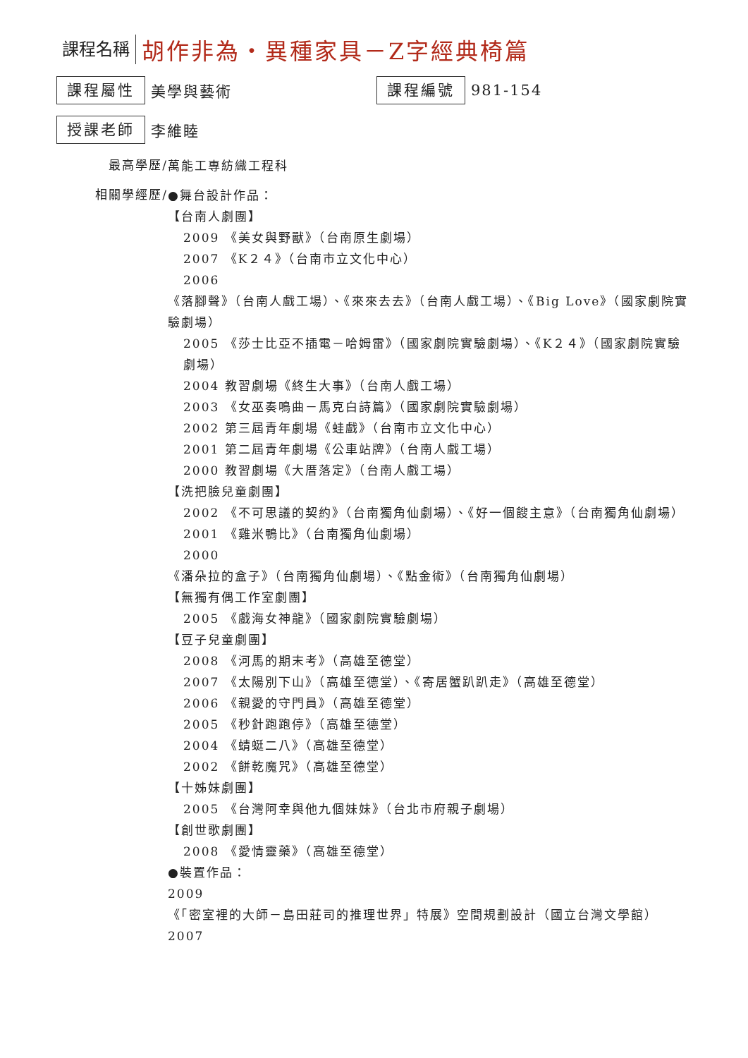課程名稱 胡作非為‧異種家具－Z字經典椅篇
課程屬性 美學與藝術 課程編號 981-154
授課老師 李維睦
最高學歷/
萬能工專紡織工程科
相關學經歷/
●舞台設計作品：
【台南人劇團】
2009 《美女與野獸》（台南原生劇場）
2007 《K２４》（台南市立文化中心）
2006
《落腳聲》（台南人戲工場）、《來來去去》（台南人戲工場）、《Big Love》（國家劇院實驗劇場）
2005 《莎士比亞不插電－哈姆雷》（國家劇院實驗劇場）、《K２４》（國家劇院實驗劇場）
2004 教習劇場《終生大事》（台南人戲工場）
2003 《女巫奏鳴曲－馬克白詩篇》（國家劇院實驗劇場）
2002 第三屆青年劇場《蛙戲》（台南市立文化中心）
2001 第二屆青年劇場《公車站牌》（台南人戲工場）
2000 教習劇場《大厝落定》（台南人戲工場）
【洗把臉兒童劇團】
2002 《不可思議的契約》（台南獨角仙劇場）、《好一個餿主意》（台南獨角仙劇場）
2001 《雞米鴨比》（台南獨角仙劇場）
2000
《潘朵拉的盒子》（台南獨角仙劇場）、《點金術》（台南獨角仙劇場）
【無獨有偶工作室劇團】
2005 《戲海女神龍》（國家劇院實驗劇場）
【豆子兒童劇團】
2008 《河馬的期末考》（高雄至德堂）
2007 《太陽別下山》（高雄至德堂）、《寄居蟹趴趴走》（高雄至德堂）
2006 《親愛的守門員》（高雄至德堂）
2005 《秒針跑跑停》（高雄至德堂）
2004 《蜻蜓二八》（高雄至德堂）
2002 《餅乾魔咒》（高雄至德堂）
【十姊妹劇團】
2005 《台灣阿幸與他九個妹妹》（台北市府親子劇場）
【創世歌劇團】
2008 《愛情靈藥》（高雄至德堂）
●裝置作品：
2009
《「密室裡的大師－島田莊司的推理世界」特展》空間規劃設計（國立台灣文學館）
2007